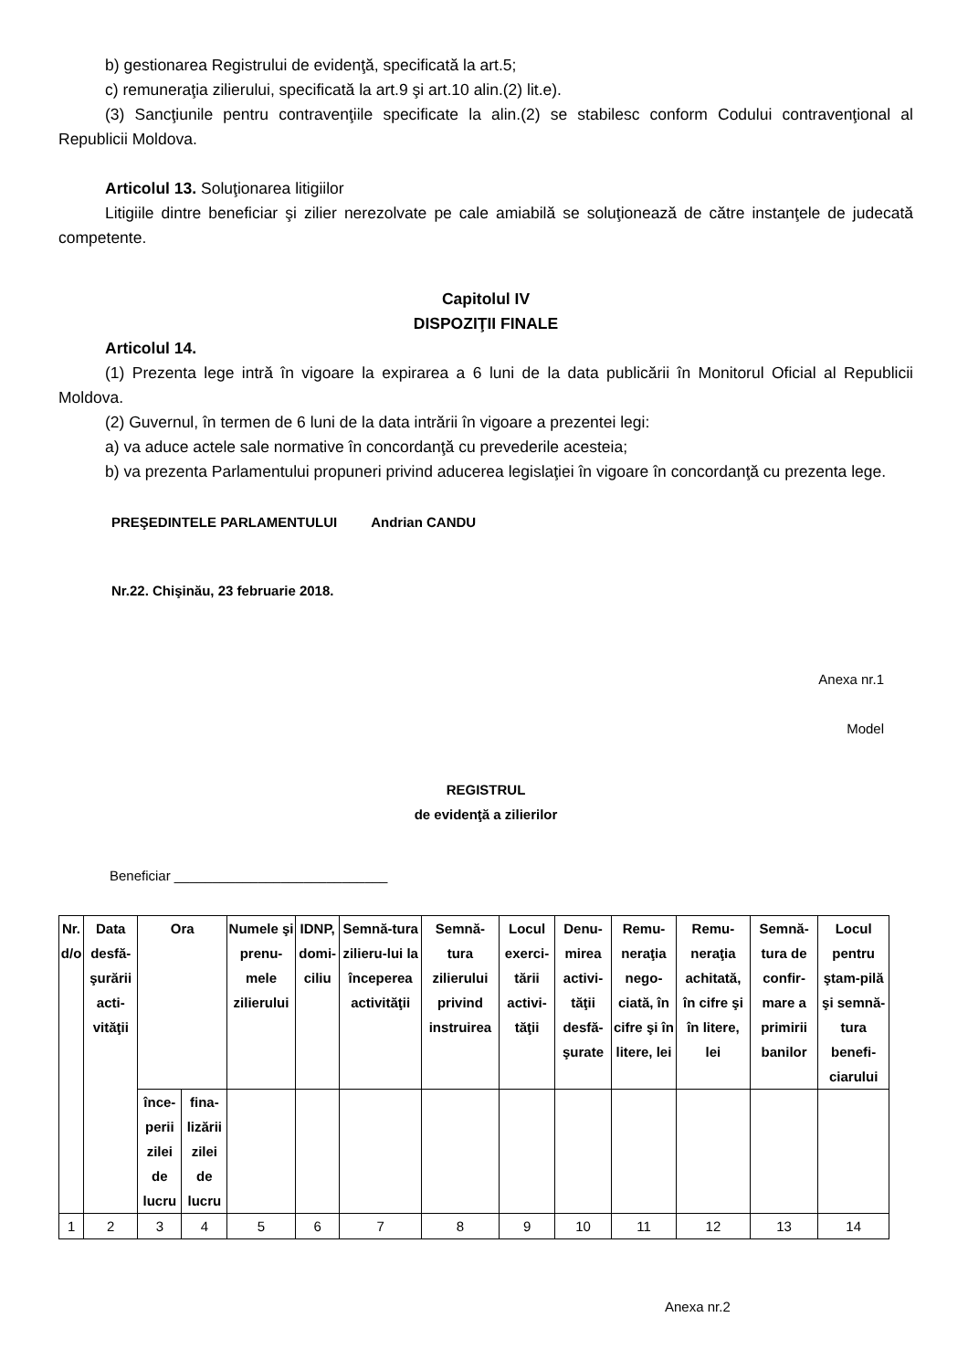b) gestionarea Registrului de evidenţă, specificată la art.5;
c) remuneraţia zilierului, specificată la art.9 şi art.10 alin.(2) lit.e).
(3) Sancţiunile pentru contravenţiile specificate la alin.(2) se stabilesc conform Codului contravenţional al Republicii Moldova.
Articolul 13. Soluţionarea litigiilor
Litigiile dintre beneficiar şi zilier nerezolvate pe cale amiabilă se soluţionează de către instanţele de judecată competente.
Capitolul IV
DISPOZIŢII FINALE
Articolul 14.
(1) Prezenta lege intră în vigoare la expirarea a 6 luni de la data publicării în Monitorul Oficial al Republicii Moldova.
(2) Guvernul, în termen de 6 luni de la data intrării în vigoare a prezentei legi:
a) va aduce actele sale normative în concordanţă cu prevederile acesteia;
b) va prezenta Parlamentului propuneri privind aducerea legislaţiei în vigoare în concordanţă cu prezenta lege.
PREŞEDINTELE PARLAMENTULUI Andrian CANDU
Nr.22. Chişinău, 23 februarie 2018.
Anexa nr.1
Model
REGISTRUL
de evidenţă a zilierilor
Beneficiar ____________________________
| Nr. d/o | Data desfă-şurării acti-vităţii | Ora | | Numele şi prenu-mele zilierului | IDNP, domi-ciliu | Semnă-tura zilieru-lui la începerea activităţii | Semnă-tura zilierului privind instruirea | Locul exerci-tării activi-tăţii | Denu-mirea activi-tăţii desfă-şurate | Remu-neraţia nego-ciată, în cifre şi în litere, lei | Remu-neraţia achitată, în cifre şi în litere, lei | Semnă-tura de confir-mare a primirii banilor | Locul pentru ştam-pilă şi semnă-tura benefi-ciarului |
| --- | --- | --- | --- | --- | --- | --- | --- | --- | --- | --- | --- | --- | --- |
| | | înce-perii zilei de lucru | fina-lizării zilei de lucru | | | | | | | | | | |
| 1 | 2 | 3 | 4 | 5 | 6 | 7 | 8 | 9 | 10 | 11 | 12 | 13 | 14 |
Anexa nr.2